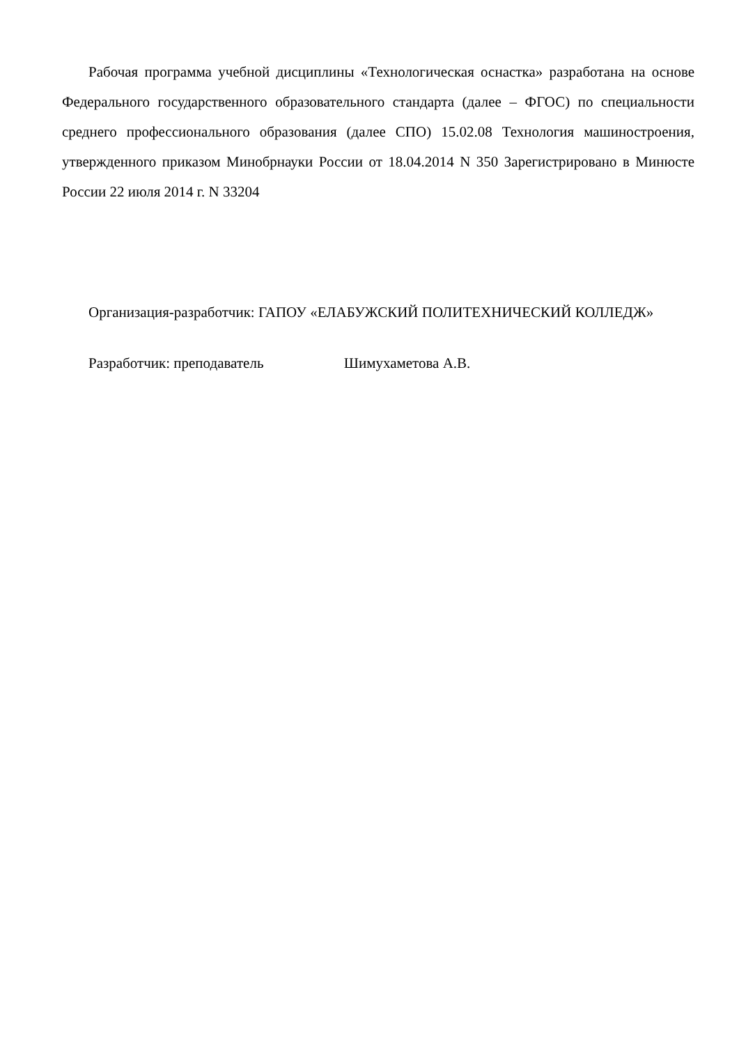Рабочая программа учебной дисциплины «Технологическая оснастка» разработана на основе Федерального государственного образовательного стандарта (далее – ФГОС) по специальности среднего профессионального образования (далее СПО) 15.02.08 Технология машиностроения, утвержденного приказом Минобрнауки России от 18.04.2014 N 350 Зарегистрировано в Минюсте России 22 июля 2014 г. N 33204
Организация-разработчик: ГАПОУ «ЕЛАБУЖСКИЙ ПОЛИТЕХНИЧЕСКИЙ КОЛЛЕДЖ»
Разработчик: преподаватель Шимухаметова А.В.